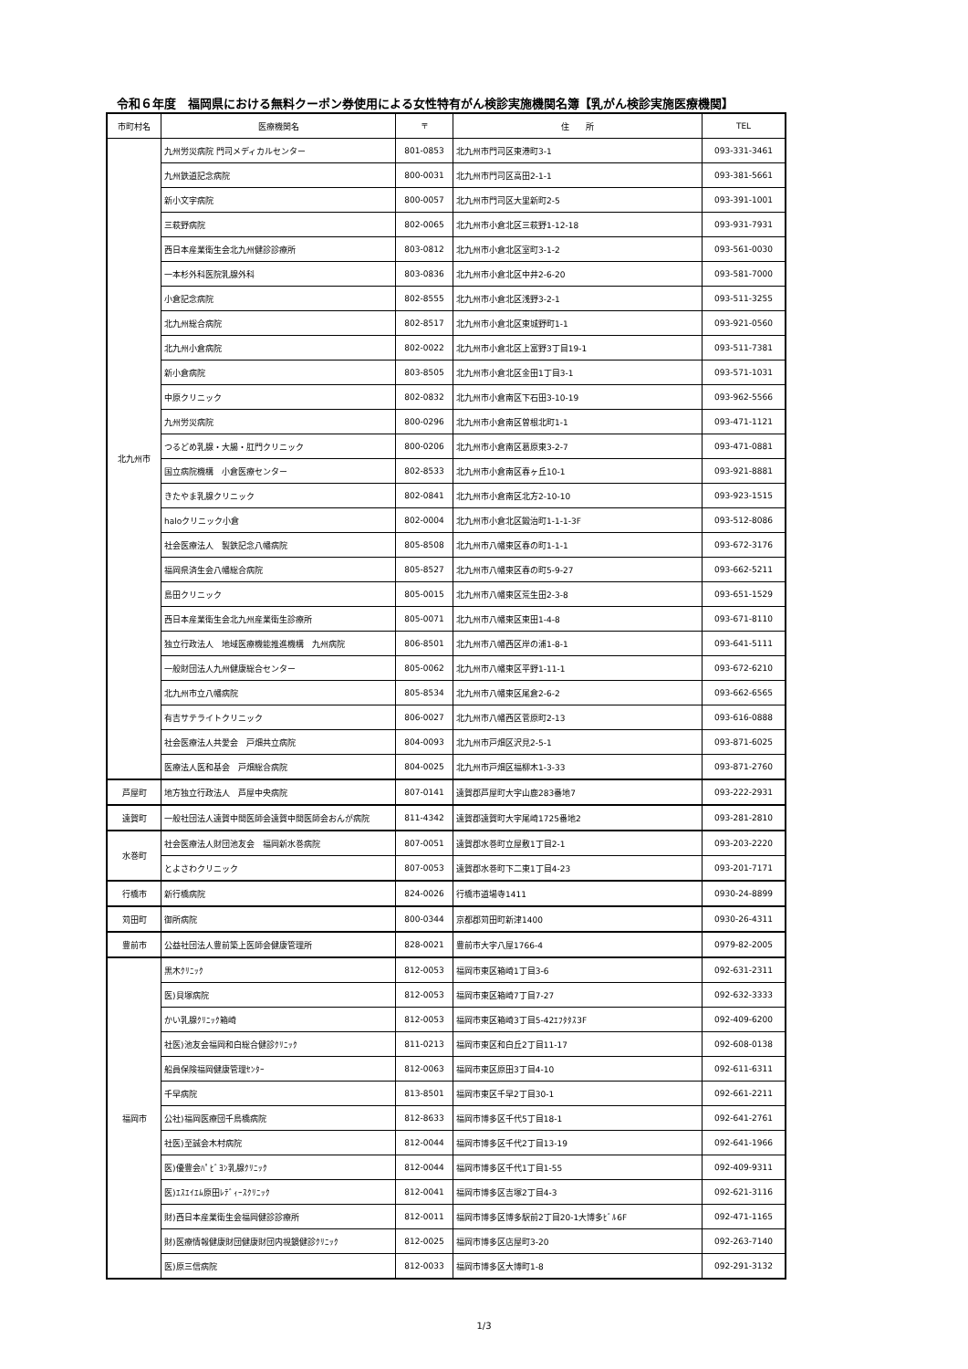令和６年度　福岡県における無料クーポン券使用による女性特有がん検診実施機関名簿【乳がん検診実施医療機関】
| 市町村名 | 医療機関名 | 〒 | 住 所 | TEL |
| --- | --- | --- | --- | --- |
| 北九州市 | 九州労災病院 門司メディカルセンター | 801-0853 | 北九州市門司区東港町3-1 | 093-331-3461 |
| | 九州鉄道記念病院 | 800-0031 | 北九州市門司区高田2-1-1 | 093-381-5661 |
| | 新小文字病院 | 800-0057 | 北九州市門司区大里新町2-5 | 093-391-1001 |
| | 三萩野病院 | 802-0065 | 北九州市小倉北区三萩野1-12-18 | 093-931-7931 |
| | 西日本産業衛生会北九州健診診療所 | 803-0812 | 北九州市小倉北区室町3-1-2 | 093-561-0030 |
| | 一本杉外科医院乳腺外科 | 803-0836 | 北九州市小倉北区中井2-6-20 | 093-581-7000 |
| | 小倉記念病院 | 802-8555 | 北九州市小倉北区浅野3-2-1 | 093-511-3255 |
| | 北九州総合病院 | 802-8517 | 北九州市小倉北区東城野町1-1 | 093-921-0560 |
| | 北九州小倉病院 | 802-0022 | 北九州市小倉北区上富野3丁目19-1 | 093-511-7381 |
| | 新小倉病院 | 803-8505 | 北九州市小倉北区金田1丁目3-1 | 093-571-1031 |
| | 中原クリニック | 802-0832 | 北九州市小倉南区下石田3-10-19 | 093-962-5566 |
| | 九州労災病院 | 800-0296 | 北九州市小倉南区曽根北町1-1 | 093-471-1121 |
| | つるどめ乳腺・大腸・肛門クリニック | 800-0206 | 北九州市小倉南区葛原東3-2-7 | 093-471-0881 |
| | 国立病院機構 小倉医療センター | 802-8533 | 北九州市小倉南区春ヶ丘10-1 | 093-921-8881 |
| | きたやま乳腺クリニック | 802-0841 | 北九州市小倉南区北方2-10-10 | 093-923-1515 |
| | haloクリニック小倉 | 802-0004 | 北九州市小倉北区鍛治町1-1-1-3F | 093-512-8086 |
| | 社会医療法人 製鉄記念八幡病院 | 805-8508 | 北九州市八幡東区春の町1-1-1 | 093-672-3176 |
| | 福岡県済生会八幡総合病院 | 805-8527 | 北九州市八幡東区春の町5-9-27 | 093-662-5211 |
| | 島田クリニック | 805-0015 | 北九州市八幡東区荒生田2-3-8 | 093-651-1529 |
| | 西日本産業衛生会北九州産業衛生診療所 | 805-0071 | 北九州市八幡東区東田1-4-8 | 093-671-8110 |
| | 独立行政法人 地域医療機能推進機構 九州病院 | 806-8501 | 北九州市八幡西区岸の浦1-8-1 | 093-641-5111 |
| | 一般財団法人九州健康総合センター | 805-0062 | 北九州市八幡東区平野1-11-1 | 093-672-6210 |
| | 北九州市立八幡病院 | 805-8534 | 北九州市八幡東区尾倉2-6-2 | 093-662-6565 |
| | 有吉サテライトクリニック | 806-0027 | 北九州市八幡西区菅原町2-13 | 093-616-0888 |
| | 社会医療法人共愛会 戸畑共立病院 | 804-0093 | 北九州市戸畑区沢見2-5-1 | 093-871-6025 |
| | 医療法人医和基会 戸畑総合病院 | 804-0025 | 北九州市戸畑区福柳木1-3-33 | 093-871-2760 |
| 芦屋町 | 地方独立行政法人 芦屋中央病院 | 807-0141 | 遠賀郡芦屋町大字山鹿283番地7 | 093-222-2931 |
| 遠賀町 | 一般社団法人遠賀中間医師会遠賀中間医師会おんが病院 | 811-4342 | 遠賀郡遠賀町大字尾崎1725番地2 | 093-281-2810 |
| 水巻町 | 社会医療法人財団池友会 福岡新水巻病院 | 807-0051 | 遠賀郡水巻町立屋敷1丁目2-1 | 093-203-2220 |
| | とよさわクリニック | 807-0053 | 遠賀郡水巻町下二東1丁目4-23 | 093-201-7171 |
| 行橋市 | 新行橋病院 | 824-0026 | 行橋市道場寺1411 | 0930-24-8899 |
| 苅田町 | 御所病院 | 800-0344 | 京都郡苅田町新津1400 | 0930-26-4311 |
| 豊前市 | 公益社団法人豊前築上医師会健康管理所 | 828-0021 | 豊前市大字八屋1766-4 | 0979-82-2005 |
| 福岡市 | 黒木ｸﾘﾆｯｸ | 812-0053 | 福岡市東区箱崎1丁目3-6 | 092-631-2311 |
| | 医)貝塚病院 | 812-0053 | 福岡市東区箱崎7丁目7-27 | 092-632-3333 |
| | かい乳腺ｸﾘﾆｯｸ箱崎 | 812-0053 | 福岡市東区箱崎3丁目5-42ｴﾌﾀﾀｽ3F | 092-409-6200 |
| | 社医)池友会福岡和白総合健診ｸﾘﾆｯｸ | 811-0213 | 福岡市東区和白丘2丁目11-17 | 092-608-0138 |
| | 船員保険福岡健康管理ｾﾝﾀｰ | 812-0063 | 福岡市東区原田3丁目4-10 | 092-611-6311 |
| | 千早病院 | 813-8501 | 福岡市東区千早2丁目30-1 | 092-661-2211 |
| | 公社)福岡医療団千鳥橋病院 | 812-8633 | 福岡市博多区千代5丁目18-1 | 092-641-2761 |
| | 社医)至誠会木村病院 | 812-0044 | 福岡市博多区千代2丁目13-19 | 092-641-1966 |
| | 医)優豊会ﾊﾟﾋﾞﾖﾝ乳腺ｸﾘﾆｯｸ | 812-0044 | 福岡市博多区千代1丁目1-55 | 092-409-9311 |
| | 医)ｴｽｴｲｴﾑ原田ﾚﾃﾞｨｰｽｸﾘﾆｯｸ | 812-0041 | 福岡市博多区吉塚2丁目4-3 | 092-621-3116 |
| | 財)西日本産業衛生会福岡健診診療所 | 812-0011 | 福岡市博多区博多駅前2丁目20-1大博多ﾋﾞﾙ6F | 092-471-1165 |
| | 財)医療情報健康財団健康財団内視鏡健診ｸﾘﾆｯｸ | 812-0025 | 福岡市博多区店屋町3-20 | 092-263-7140 |
| | 医)原三信病院 | 812-0033 | 福岡市博多区大博町1-8 | 092-291-3132 |
1/3